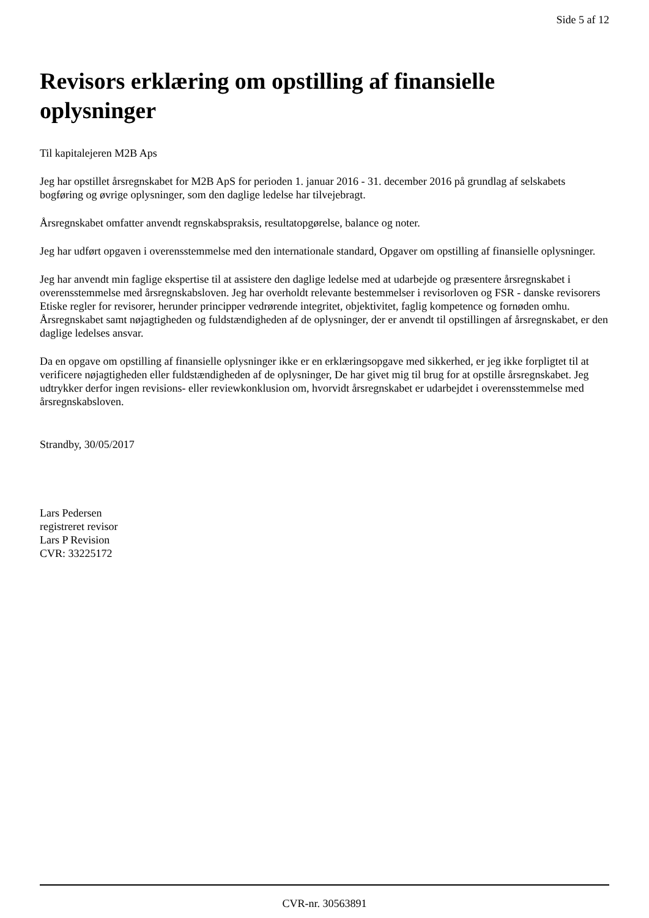Side 5 af 12
Revisors erklæring om opstilling af finansielle oplysninger
Til kapitalejeren M2B Aps
Jeg har opstillet årsregnskabet for M2B ApS for perioden 1. januar 2016 - 31. december 2016 på grundlag af selskabets bogføring og øvrige oplysninger, som den daglige ledelse har tilvejebragt.
Årsregnskabet omfatter anvendt regnskabspraksis, resultatopgørelse, balance og noter.
Jeg har udført opgaven i overensstemmelse med den internationale standard, Opgaver om opstilling af finansielle oplysninger.
Jeg har anvendt min faglige ekspertise til at assistere den daglige ledelse med at udarbejde og præsentere årsregnskabet i overensstemmelse med årsregnskabsloven. Jeg har overholdt relevante bestemmelser i revisorloven og FSR - danske revisorers Etiske regler for revisorer, herunder principper vedrørende integritet, objektivitet, faglig kompetence og fornøden omhu.
Årsregnskabet samt nøjagtigheden og fuldstændigheden af de oplysninger, der er anvendt til opstillingen af årsregnskabet, er den daglige ledelses ansvar.
Da en opgave om opstilling af finansielle oplysninger ikke er en erklæringsopgave med sikkerhed, er jeg ikke forpligtet til at verificere nøjagtigheden eller fuldstændigheden af de oplysninger, De har givet mig til brug for at opstille årsregnskabet. Jeg udtrykker derfor ingen revisions- eller reviewkonklusion om, hvorvidt årsregnskabet er udarbejdet i overensstemmelse med årsregnskabsloven.
Strandby, 30/05/2017
Lars Pedersen
registreret revisor
Lars P Revision
CVR: 33225172
CVR-nr. 30563891